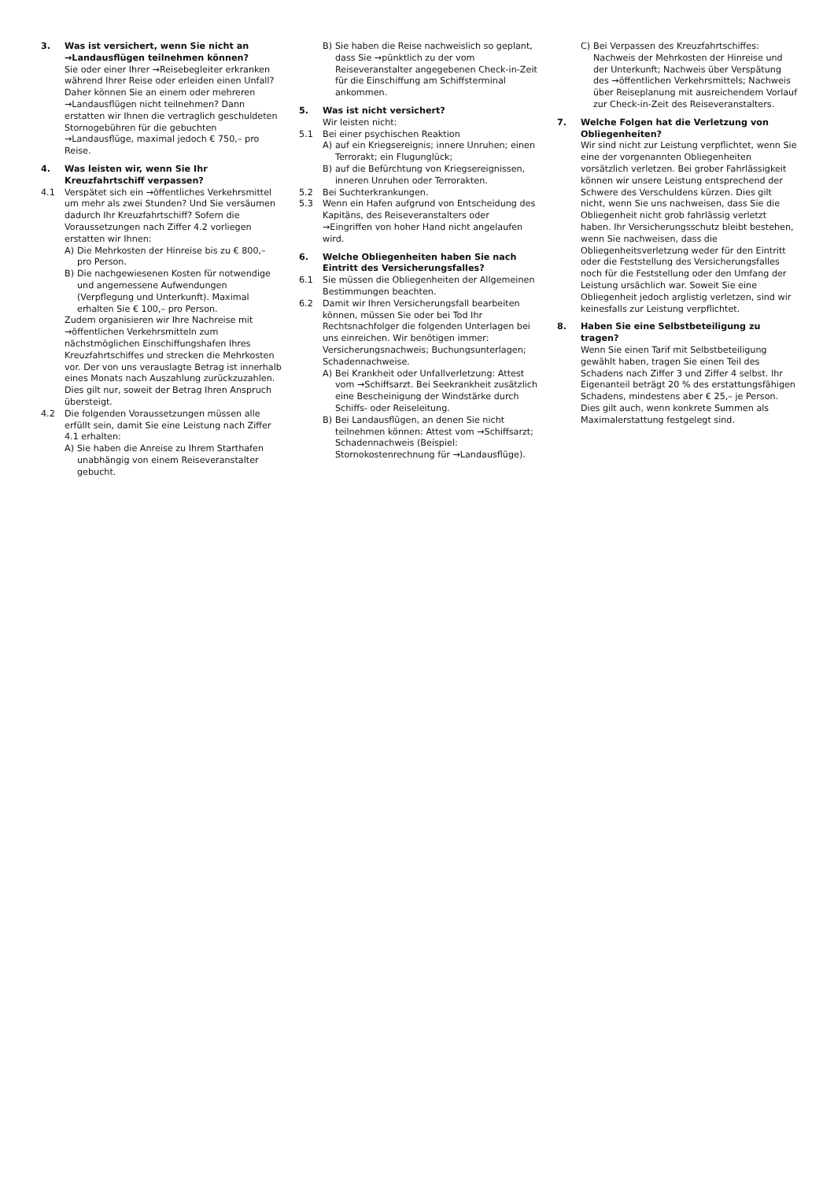3. Was ist versichert, wenn Sie nicht an →Land­ausflügen teilnehmen können?
Sie oder einer Ihrer →Reisebegleiter erkranken während Ihrer Reise oder erleiden einen Unfall? Daher können Sie an einem oder mehreren →Landausflügen nicht teilnehmen? Dann erstatten wir Ihnen die vertraglich geschuldeten Stornogebühren für die gebuchten →Landausflüge, maximal jedoch € 750,– pro Reise.
4. Was leisten wir, wenn Sie Ihr Kreuzfahrtschiff verpassen?
4.1 Verspätet sich ein →öffentliches Verkehrsmittel um mehr als zwei Stunden? Und Sie versäumen dadurch Ihr Kreuzfahrtschiff? Sofern die Voraussetzungen nach Ziffer 4.2 vorliegen erstatten wir Ihnen:
A) Die Mehrkosten der Hinreise bis zu € 800,– pro Person.
B) Die nachgewiesenen Kosten für notwendige und angemessene Aufwendungen (Verpflegung und Unterkunft). Maximal erhalten Sie € 100,– pro Person.
Zudem organisieren wir Ihre Nachreise mit →öffentlichen Verkehrsmitteln zum nächstmöglichen Einschiffungshafen Ihres Kreuzfahrtschiffes und strecken die Mehrkosten vor. Der von uns verauslagte Betrag ist innerhalb eines Monats nach Auszahlung zurückzuzahlen. Dies gilt nur, soweit der Betrag Ihren Anspruch übersteigt.
4.2 Die folgenden Voraussetzungen müssen alle erfüllt sein, damit Sie eine Leistung nach Ziffer 4.1 erhalten:
A) Sie haben die Anreise zu Ihrem Starthafen unabhängig von einem Reiseveranstalter gebucht.
B) Sie haben die Reise nachweislich so geplant, dass Sie →pünktlich zu der vom Reiseveranstalter angegebenen Check-in-Zeit für die Einschiffung am Schiffsterminal ankommen.
5. Was ist nicht versichert?
Wir leisten nicht:
5.1 Bei einer psychischen Reaktion
A) auf ein Kriegsereignis; innere Unruhen; einen Terrorakt; ein Flugunglück;
B) auf die Befürchtung von Kriegsereignissen, inneren Unruhen oder Terrorakten.
5.2 Bei Suchterkrankungen.
5.3 Wenn ein Hafen aufgrund von Entscheidung des Kapitäns, des Reiseveranstalters oder →Eingriffen von hoher Hand nicht angelaufen wird.
6. Welche Obliegenheiten haben Sie nach Eintritt des Versicherungsfalles?
6.1 Sie müssen die Obliegenheiten der Allgemeinen Bestimmungen beachten.
6.2 Damit wir Ihren Versicherungsfall bearbeiten können, müssen Sie oder bei Tod Ihr Rechtsnachfolger die folgenden Unterlagen bei uns einreichen. Wir benötigen immer: Versicherungsnachweis; Buchungsunterlagen; Schadennachweise.
A) Bei Krankheit oder Unfallverletzung: Attest vom →Schiffsarzt. Bei Seekrankheit zusätzlich eine Bescheinigung der Windstärke durch Schiffs- oder Reiseleitung.
B) Bei Landausflügen, an denen Sie nicht teilnehmen können: Attest vom →Schiffsarzt; Schadennachweis (Beispiel: Stornokostenrechnung für →Landausflüge).
C) Bei Verpassen des Kreuzfahrtschiffes: Nachweis der Mehrkosten der Hinreise und der Unterkunft; Nachweis über Verspätung des →öffentlichen Verkehrsmittels; Nachweis über Reiseplanung mit ausreichendem Vorlauf zur Check-in-Zeit des Reiseveranstalters.
7. Welche Folgen hat die Verletzung von Obliegenheiten?
Wir sind nicht zur Leistung verpflichtet, wenn Sie eine der vorgenannten Obliegenheiten vorsätzlich verletzen. Bei grober Fahrlässigkeit können wir unsere Leistung entsprechend der Schwere des Verschuldens kürzen. Dies gilt nicht, wenn Sie uns nachweisen, dass Sie die Obliegenheit nicht grob fahrlässig verletzt haben. Ihr Versicherungsschutz bleibt bestehen, wenn Sie nachweisen, dass die Obliegenheitsverletzung weder für den Eintritt oder die Feststellung des Versicherungsfalles noch für die Feststellung oder den Umfang der Leistung ursächlich war. Soweit Sie eine Obliegenheit jedoch arglistig verletzen, sind wir keinesfalls zur Leistung verpflichtet.
8. Haben Sie eine Selbstbeteiligung zu tragen?
Wenn Sie einen Tarif mit Selbstbeteiligung gewählt haben, tragen Sie einen Teil des Schadens nach Ziffer 3 und Ziffer 4 selbst. Ihr Eigenanteil beträgt 20 % des erstattungsfähigen Schadens, mindestens aber € 25,– je Person. Dies gilt auch, wenn konkrete Summen als Maximalerstattung festgelegt sind.